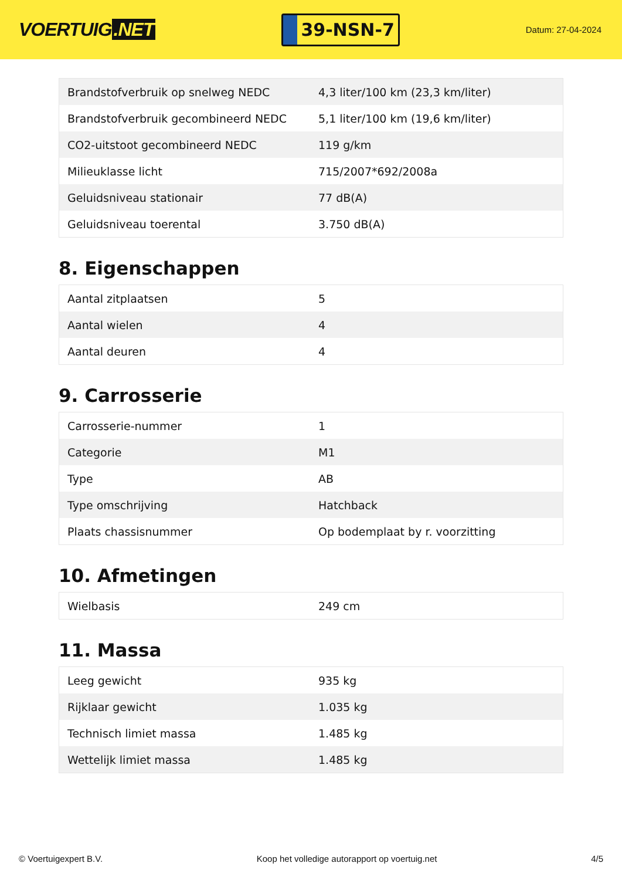VOERTUIG.NET
39-NSN-7
Datum: 27-04-2024
| Brandstofverbruik op snelweg NEDC | 4,3 liter/100 km (23,3 km/liter) |
| Brandstofverbruik gecombineerd NEDC | 5,1 liter/100 km (19,6 km/liter) |
| CO2-uitstoot gecombineerd NEDC | 119 g/km |
| Milieuklasse licht | 715/2007*692/2008a |
| Geluidsniveau stationair | 77 dB(A) |
| Geluidsniveau toerental | 3.750 dB(A) |
8. Eigenschappen
| Aantal zitplaatsen | 5 |
| Aantal wielen | 4 |
| Aantal deuren | 4 |
9. Carrosserie
| Carrosserie-nummer | 1 |
| Categorie | M1 |
| Type | AB |
| Type omschrijving | Hatchback |
| Plaats chassisnummer | Op bodemplaat by r. voorzitting |
10. Afmetingen
| Wielbasis | 249 cm |
11. Massa
| Leeg gewicht | 935 kg |
| Rijklaar gewicht | 1.035 kg |
| Technisch limiet massa | 1.485 kg |
| Wettelijk limiet massa | 1.485 kg |
© Voertuigexpert B.V. Koop het volledige autorapport op voertuig.net 4/5